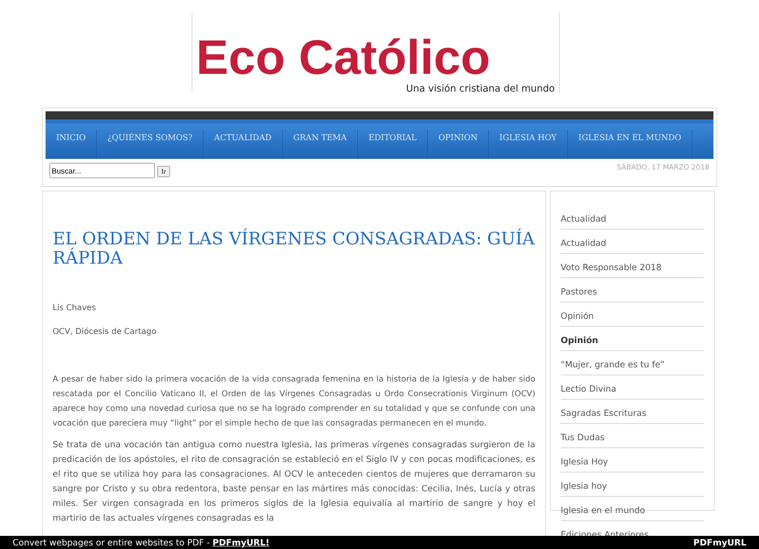Eco Católico
Una visión cristiana del mundo
INICIO ¿QUIÉNES SOMOS? ACTUALIDAD GRAN TEMA EDITORIAL OPINION IGLESIA HOY IGLESIA EN EL MUNDO
Ir SÁBADO, 17 MARZO 2018
EL ORDEN DE LAS VÍRGENES CONSAGRADAS: GUÍA RÁPIDA
Lis Chaves
OCV, Diócesis de Cartago
A pesar de haber sido la primera vocación de la vida consagrada femenina en la historia de la Iglesia y de haber sido rescatada por el Concilio Vaticano II, el Orden de las Vírgenes Consagradas u Ordo Consecrationis Virginum (OCV) aparece hoy como una novedad curiosa que no se ha logrado comprender en su totalidad y que se confunde con una vocación que pareciera muy “light” por el simple hecho de que las consagradas permanecen en el mundo.
Se trata de una vocación tan antigua como nuestra Iglesia, las primeras vírgenes consagradas surgieron de la predicación de los apóstoles, el rito de consagración se estableció en el Siglo IV y con pocas modificaciones, es el rito que se utiliza hoy para las consagraciones. Al OCV le anteceden cientos de mujeres que derramaron su sangre por Cristo y su obra redentora, baste pensar en las mártires más conocidas: Cecilia, Inés, Lucía y otras miles. Ser virgen consagrada en los primeros siglos de la Iglesia equivalía al martirio de sangre y hoy el martirio de las actuales vírgenes consagradas es la
Actualidad
Actualidad
Voto Responsable 2018
Pastores
Opinión
Opinión
“Mujer, grande es tu fe”
Lectio Divina
Sagradas Escrituras
Tus Dudas
Iglesia Hoy
Iglesia hoy
Iglesia en el mundo
Ediciones Anteriores
Convert webpages or entire websites to PDF - PDFmyURL! PDFmyURL